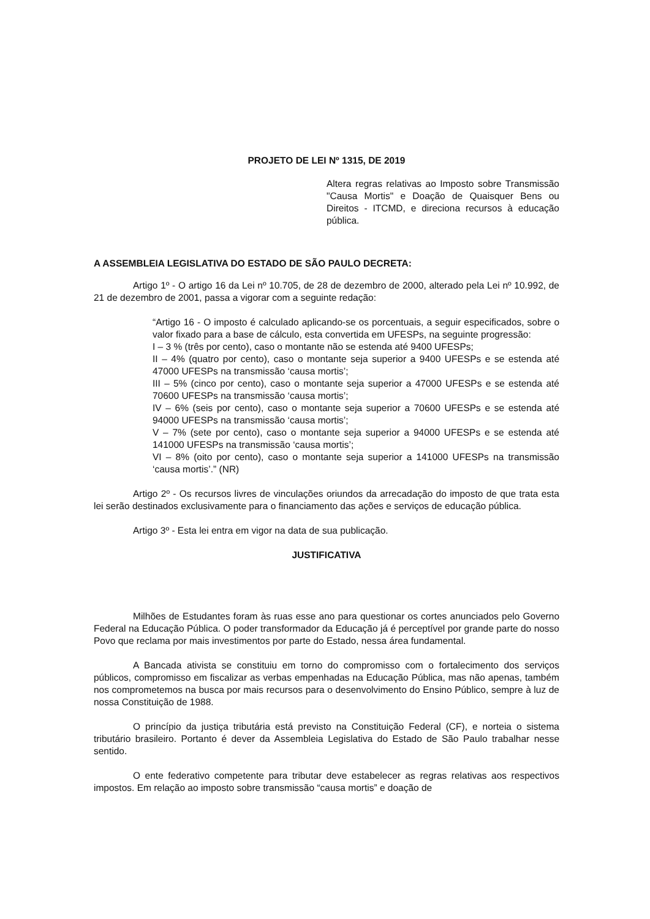PROJETO DE LEI Nº 1315, DE 2019
Altera regras relativas ao Imposto sobre Transmissão "Causa Mortis" e Doação de Quaisquer Bens ou Direitos - ITCMD, e direciona recursos à educação pública.
A ASSEMBLEIA LEGISLATIVA DO ESTADO DE SÃO PAULO DECRETA:
Artigo 1º - O artigo 16 da Lei nº 10.705, de 28 de dezembro de 2000, alterado pela Lei nº 10.992, de 21 de dezembro de 2001, passa a vigorar com a seguinte redação:
“Artigo 16 - O imposto é calculado aplicando-se os porcentuais, a seguir especificados, sobre o valor fixado para a base de cálculo, esta convertida em UFESPs, na seguinte progressão:
I – 3 % (três por cento), caso o montante não se estenda até 9400 UFESPs;
II – 4% (quatro por cento), caso o montante seja superior a 9400 UFESPs e se estenda até 47000 UFESPs na transmissão ‘causa mortis’;
III – 5% (cinco por cento), caso o montante seja superior a 47000 UFESPs e se estenda até 70600 UFESPs na transmissão ‘causa mortis’;
IV – 6% (seis por cento), caso o montante seja superior a 70600 UFESPs e se estenda até 94000 UFESPs na transmissão ‘causa mortis’;
V – 7% (sete por cento), caso o montante seja superior a 94000 UFESPs e se estenda até 141000 UFESPs na transmissão ‘causa mortis’;
VI – 8% (oito por cento), caso o montante seja superior a 141000 UFESPs na transmissão ‘causa mortis’.” (NR)
Artigo 2º - Os recursos livres de vinculações oriundos da arrecadação do imposto de que trata esta lei serão destinados exclusivamente para o financiamento das ações e serviços de educação pública.
Artigo 3º - Esta lei entra em vigor na data de sua publicação.
JUSTIFICATIVA
Milhões de Estudantes foram às ruas esse ano para questionar os cortes anunciados pelo Governo Federal na Educação Pública. O poder transformador da Educação já é perceptível por grande parte do nosso Povo que reclama por mais investimentos por parte do Estado, nessa área fundamental.
A Bancada ativista se constituiu em torno do compromisso com o fortalecimento dos serviços públicos, compromisso em fiscalizar as verbas empenhadas na Educação Pública, mas não apenas, também nos comprometemos na busca por mais recursos para o desenvolvimento do Ensino Público, sempre à luz de nossa Constituição de 1988.
O princípio da justiça tributária está previsto na Constituição Federal (CF), e norteia o sistema tributário brasileiro. Portanto é dever da Assembleia Legislativa do Estado de São Paulo trabalhar nesse sentido.
O ente federativo competente para tributar deve estabelecer as regras relativas aos respectivos impostos. Em relação ao imposto sobre transmissão “causa mortis” e doação de